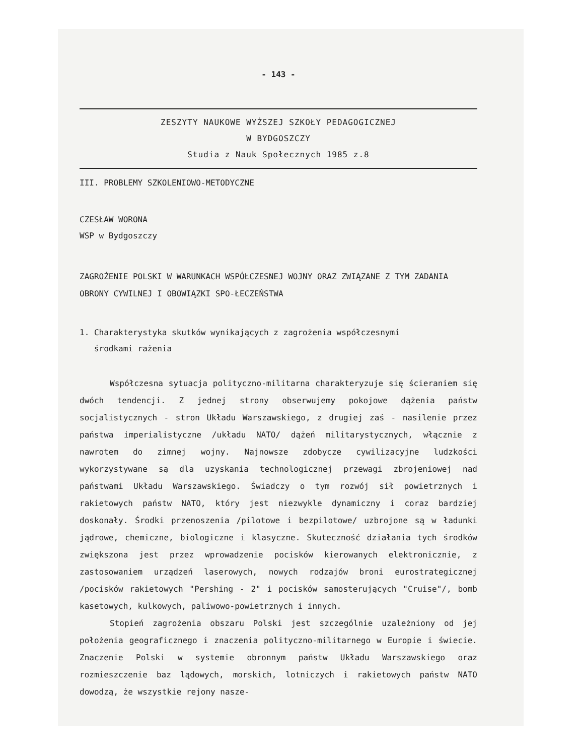- 143 -
ZESZYTY NAUKOWE WYŻSZEJ SZKOŁY PEDAGOGICZNEJ
W BYDGOSZCZY
Studia z Nauk Społecznych 1985 z.8
III. PROBLEMY SZKOLENIOWO-METODYCZNE
CZESŁAW WORONA
WSP w Bydgoszczy
ZAGROŻENIE POLSKI W WARUNKACH WSPÓŁCZESNEJ WOJNY ORAZ ZWIĄZANE Z TYM ZADANIA OBRONY CYWILNEJ I OBOWIĄZKI SPO-ŁECZEŃSTWA
1. Charakterystyka skutków wynikających z zagrożenia współczesnymi
środkami rażenia
Współczesna sytuacja polityczno-militarna charakteryzuje się ścieraniem się dwóch tendencji. Z jednej strony obserwujemy pokojowe dążenia państw socjalistycznych - stron Układu Warszawskiego, z drugiej zaś - nasilenie przez państwa imperialistyczne /układu NATO/ dążeń militarystycznych, włącznie z nawrotem do zimnej wojny. Najnowsze zdobycze cywilizacyjne ludzkości wykorzystywane są dla uzyskania technologicznej przewagi zbrojeniowej nad państwami Układu Warszawskiego. Świadczy o tym rozwój sił powietrznych i rakietowych państw NATO, który jest niezwykle dynamiczny i coraz bardziej doskonały. Środki przenoszenia /pilotowe i bezpilotowe/ uzbrojone są w ładunki jądrowe, chemiczne, biologiczne i klasyczne. Skuteczność działania tych środków zwiększona jest przez wprowadzenie pocisków kierowanych elektronicznie, z zastosowaniem urządzeń laserowych, nowych rodzajów broni eurostrategicznej /pocisków rakietowych "Pershing - 2" i pocisków samosterujących "Cruise"/, bomb kasetowych, kulkowych, paliwowo-powietrznych i innych.
Stopień zagrożenia obszaru Polski jest szczególnie uzależniony od jej położenia geograficznego i znaczenia polityczno-militarnego w Europie i świecie. Znaczenie Polski w systemie obronnym państw Układu Warszawskiego oraz rozmieszczenie baz lądowych, morskich, lotniczych i rakietowych państw NATO dowodzą, że wszystkie rejony nasze-